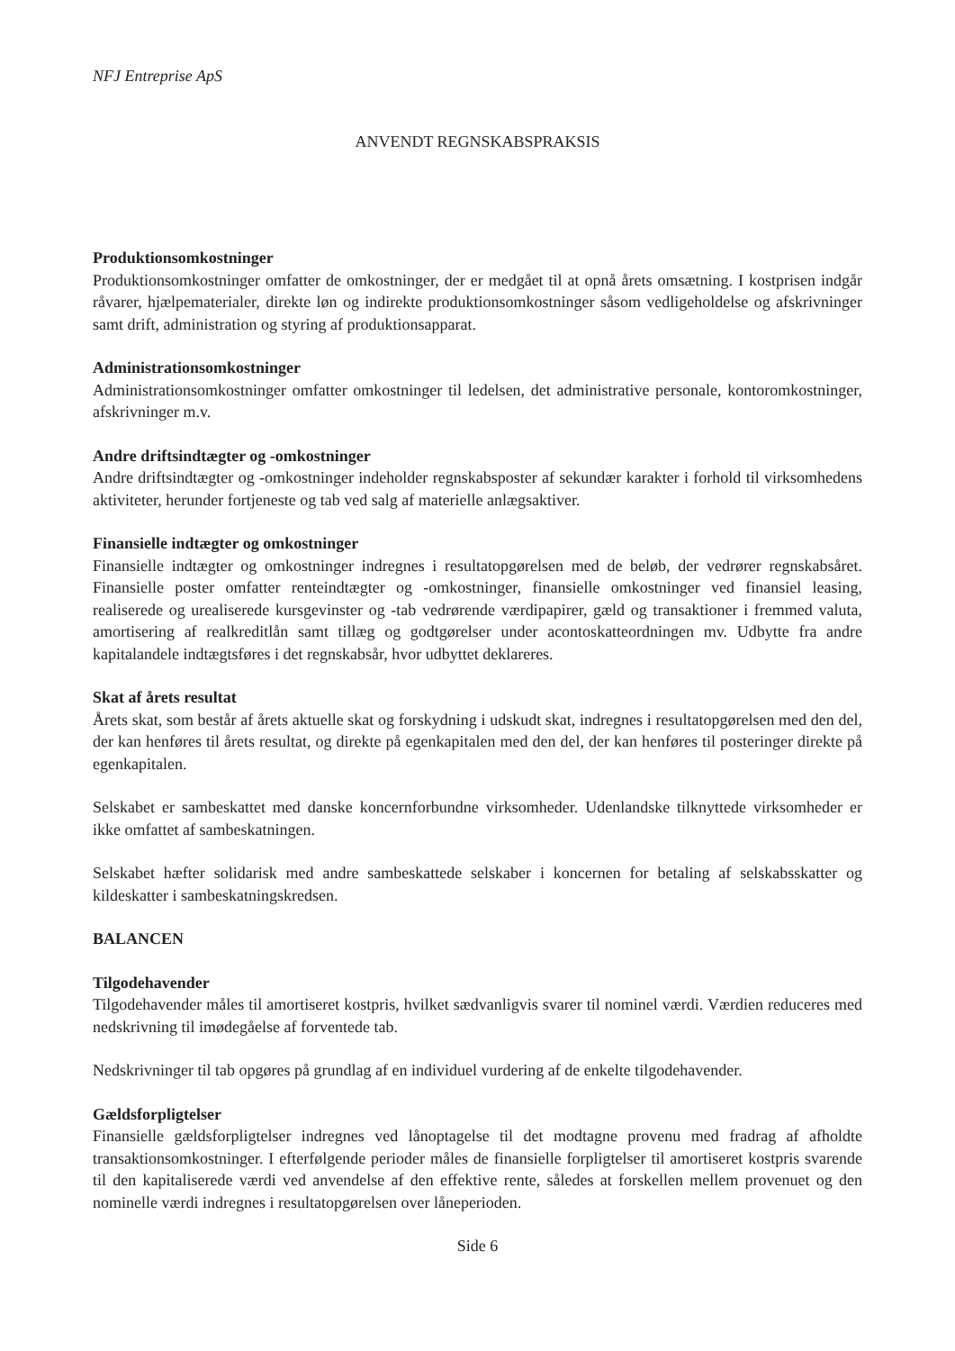NFJ Entreprise ApS
ANVENDT REGNSKABSPRAKSIS
Produktionsomkostninger
Produktionsomkostninger omfatter de omkostninger, der er medgået til at opnå årets omsætning. I kostprisen indgår råvarer, hjælpematerialer, direkte løn og indirekte produktionsomkostninger såsom vedligeholdelse og afskrivninger samt drift, administration og styring af produktionsapparat.
Administrationsomkostninger
Administrationsomkostninger omfatter omkostninger til ledelsen, det administrative personale, kontoromkostninger, afskrivninger m.v.
Andre driftsindtægter og -omkostninger
Andre driftsindtægter og -omkostninger indeholder regnskabsposter af sekundær karakter i forhold til virksomhedens aktiviteter, herunder fortjeneste og tab ved salg af materielle anlægsaktiver.
Finansielle indtægter og omkostninger
Finansielle indtægter og omkostninger indregnes i resultatopgørelsen med de beløb, der vedrører regnskabsåret. Finansielle poster omfatter renteindtægter og -omkostninger, finansielle omkostninger ved finansiel leasing, realiserede og urealiserede kursgevinster og -tab vedrørende værdipapirer, gæld og transaktioner i fremmed valuta, amortisering af realkreditlån samt tillæg og godtgørelser under acontoskatteordningen mv. Udbytte fra andre kapitalandele indtægtsføres i det regnskabsår, hvor udbyttet deklareres.
Skat af årets resultat
Årets skat, som består af årets aktuelle skat og forskydning i udskudt skat, indregnes i resultatopgørelsen med den del, der kan henføres til årets resultat, og direkte på egenkapitalen med den del, der kan henføres til posteringer direkte på egenkapitalen.
Selskabet er sambeskattet med danske koncernforbundne virksomheder. Udenlandske tilknyttede virksomheder er ikke omfattet af sambeskatningen.
Selskabet hæfter solidarisk med andre sambeskattede selskaber i koncernen for betaling af selskabsskatter og kildeskatter i sambeskatningskredsen.
BALANCEN
Tilgodehavender
Tilgodehavender måles til amortiseret kostpris, hvilket sædvanligvis svarer til nominel værdi. Værdien reduceres med nedskrivning til imødegåelse af forventede tab.
Nedskrivninger til tab opgøres på grundlag af en individuel vurdering af de enkelte tilgodehavender.
Gældsforpligtelser
Finansielle gældsforpligtelser indregnes ved lånoptagelse til det modtagne provenu med fradrag af afholdte transaktionsomkostninger. I efterfølgende perioder måles de finansielle forpligtelser til amortiseret kostpris svarende til den kapitaliserede værdi ved anvendelse af den effektive rente, således at forskellen mellem provenuet og den nominelle værdi indregnes i resultatopgørelsen over låneperioden.
Side 6